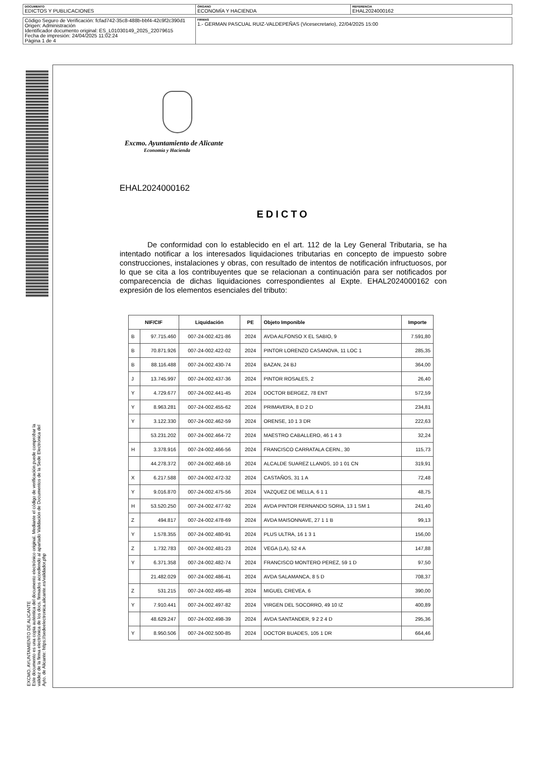| DOCUMENTO EDICTOS Y PUBLICACIONES | ÓRGANO ECONOMÍA Y HACIENDA | REFERENCIA EHAL2024000162 |
| Código Seguro de Verificación: fcfad742-35c8-488b-bbf4-42c9f2c390d1 Origen: Administración Identificador documento original: ES_L01030149_2025_22079615 Fecha de impresión: 24/04/2025 11:02:24 Página 1 de 4 | FIRMAS 1.- GERMAN PASCUAL RUIZ-VALDEPEÑAS (Vicesecretario), 22/04/2025 15:00 |
EXCMO. AYUNTAMIENTO DE ALICANTE
Este documento es una copia auténtica del documento electrónico original. Mediante el código de verificación puede comprobar la
validez de la firma electrónica de los docs. firmados accediendo al apartado Validación de Documentos de la Sede Electrónica del
Ayto. de Alicante: https://sedeelectronica.alicante.es/validador.php
Excmo. Ayuntamiento de Alicante
Economía y Hacienda
EHAL2024000162
EDICTO
De conformidad con lo establecido en el art. 112 de la Ley General Tributaria, se ha intentado notificar a los interesados liquidaciones tributarias en concepto de impuesto sobre construcciones, instalaciones y obras, con resultado de intentos de notificación infructuosos, por lo que se cita a los contribuyentes que se relacionan a continuación para ser notificados por comparecencia de dichas liquidaciones correspondientes al Expte. EHAL2024000162 con expresión de los elementos esenciales del tributo:
| NIF/CIF | | Liquidación | PE | Objeto Imponible | Importe |
| --- | --- | --- | --- | --- | --- |
| B | 97.715.460 | 007-24-002.421-86 | 2024 | AVDA ALFONSO X EL SABIO, 9 | 7.591,80 |
| B | 70.871.926 | 007-24-002.422-02 | 2024 | PINTOR LORENZO CASANOVA, 11 LOC 1 | 285,35 |
| B | 88.116.488 | 007-24-002.430-74 | 2024 | BAZAN, 24 BJ | 364,00 |
| J | 13.745.997 | 007-24-002.437-36 | 2024 | PINTOR ROSALES, 2 | 26,40 |
| Y | 4.729.677 | 007-24-002.441-45 | 2024 | DOCTOR BERGEZ, 78 ENT | 572,59 |
| Y | 8.963.281 | 007-24-002.455-62 | 2024 | PRIMAVERA, 8 D 2 D | 234,81 |
| Y | 3.122.330 | 007-24-002.462-59 | 2024 | ORENSE, 10 1 3 DR | 222,63 |
| | 53.231.202 | 007-24-002.464-72 | 2024 | MAESTRO CABALLERO, 46 1 4 3 | 32,24 |
| H | 3.378.916 | 007-24-002.466-56 | 2024 | FRANCISCO CARRATALA CERN., 30 | 115,73 |
| | 44.278.372 | 007-24-002.468-16 | 2024 | ALCALDE SUAREZ LLANOS, 10 1 01 CN | 319,91 |
| X | 6.217.588 | 007-24-002.472-32 | 2024 | CASTAÑOS, 31 1 A | 72,48 |
| Y | 9.016.870 | 007-24-002.475-56 | 2024 | VAZQUEZ DE MELLA, 6 1 1 | 48,75 |
| H | 53.520.250 | 007-24-002.477-92 | 2024 | AVDA PINTOR FERNANDO SORIA, 13 1 SM 1 | 241,40 |
| Z | 494.817 | 007-24-002.478-69 | 2024 | AVDA MAISONNAVE, 27 1 1 B | 99,13 |
| Y | 1.578.355 | 007-24-002.480-91 | 2024 | PLUS ULTRA, 16 1 3 1 | 156,00 |
| Z | 1.732.783 | 007-24-002.481-23 | 2024 | VEGA (LA), 52 4 A | 147,88 |
| Y | 6.371.358 | 007-24-002.482-74 | 2024 | FRANCISCO MONTERO PEREZ, 59 1 D | 97,50 |
| | 21.482.029 | 007-24-002.486-41 | 2024 | AVDA SALAMANCA, 8 5 D | 708,37 |
| Z | 531.215 | 007-24-002.495-48 | 2024 | MIGUEL CREVEA, 6 | 390,00 |
| Y | 7.910.441 | 007-24-002.497-82 | 2024 | VIRGEN DEL SOCORRO, 49 10 IZ | 400,89 |
| | 48.629.247 | 007-24-002.498-39 | 2024 | AVDA SANTANDER, 9 2 2 4 D | 295,36 |
| Y | 8.950.506 | 007-24-002.500-85 | 2024 | DOCTOR BUADES, 105 1 DR | 664,46 |